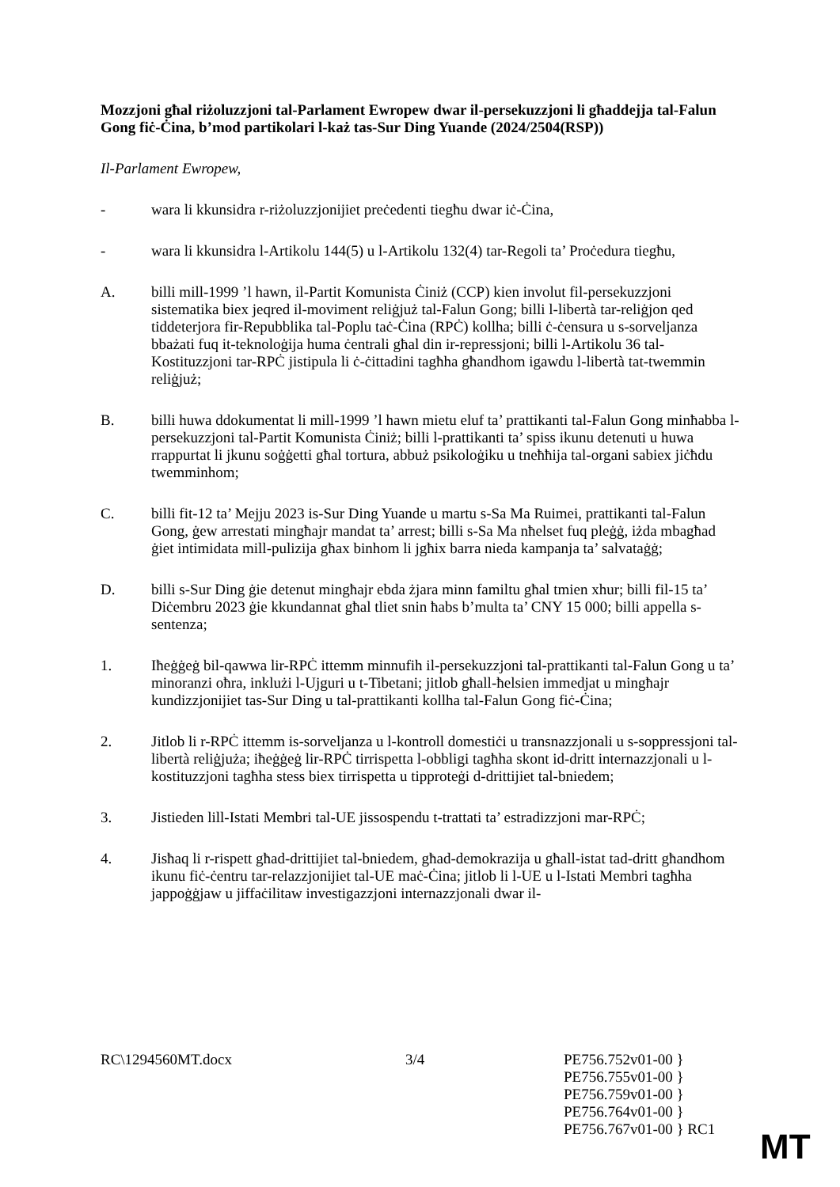Mozzjoni għal riżoluzzjoni tal-Parlament Ewropew dwar il-persekuzzjoni li għaddejja tal-Falun Gong fiċ-Ċina, b’mod partikolari l-każ tas-Sur Ding Yuande (2024/2504(RSP))
Il-Parlament Ewropew,
- wara li kkunsidra r-riżoluzzjonijiet preċedenti tiegħu dwar iċ-Ċina,
- wara li kkunsidra l-Artikolu 144(5) u l-Artikolu 132(4) tar-Regoli ta’ Proċedura tiegħu,
A. billi mill-1999 ’l hawn, il-Partit Komunista Ċiniż (CCP) kien involut fil-persekuzzjoni sistematika biex jeqred il-moviment reliġjuż tal-Falun Gong; billi l-libertà tar-reliġjon qed tiddeterjora fir-Repubblika tal-Poplu taċ-Ċina (RPĊ) kollha; billi ċ-ċensura u s-sorveljanza bbażati fuq it-teknoloġija huma ċentrali għal din ir-repressjoni; billi l-Artikolu 36 tal-Kostituzzjoni tar-RPĊ jistipula li ċ-ċittadini tagħha għandhom igawdu l-libertà tat-twemmin reliġjuż;
B. billi huwa ddokumentat li mill-1999 ’l hawn mietu eluf ta’ prattikanti tal-Falun Gong minħabba l-persekuzzjoni tal-Partit Komunista Ċiniż; billi l-prattikanti ta’ spiss ikunu detenuti u huwa rrappurtat li jkunu soġġetti għal tortura, abbuż psikoloġiku u tneħħija tal-organi sabiex jiċħdu twemminhom;
C. billi fit-12 ta’ Mejju 2023 is-Sur Ding Yuande u martu s-Sa Ma Ruimei, prattikanti tal-Falun Gong, ġew arrestati mingħajr mandat ta’ arrest; billi s-Sa Ma nħelset fuq pleġġ, iżda mbagħad ġiet intimidata mill-pulizija għax binhom li jgħix barra nieda kampanja ta’ salvataġġ;
D. billi s-Sur Ding ġie detenut mingħajr ebda żjara minn familtu għal tmien xhur; billi fil-15 ta’ Diċembru 2023 ġie kkundannat għal tliet snin ħabs b’multa ta’ CNY 15 000; billi appella s-sentenza;
1. Iħeġġeġ bil-qawwa lir-RPĊ ittemm minnufih il-persekuzzjoni tal-prattikanti tal-Falun Gong u ta’ minoranzi oħra, inklużi l-Ujguri u t-Tibetani; jitlob għall-ħelsien immedjat u mingħajr kundizzjonijiet tas-Sur Ding u tal-prattikanti kollha tal-Falun Gong fiċ-Ċina;
2. Jitlob li r-RPĊ ittemm is-sorveljanza u l-kontroll domestiċi u transnazzjonali u s-soppressjoni tal-libertà reliġjuża; iħeġġeġ lir-RPĊ tirrispetta l-obbligi tagħha skont id-dritt internazzjonali u l-kostituzzjoni tagħha stess biex tirrispetta u tipproteġi d-drittijiet tal-bniedem;
3. Jistieden lill-Istati Membri tal-UE jissospendu t-trattati ta’ estradizzjoni mar-RPĊ;
4. Jisħaq li r-rispett għad-drittijiet tal-bniedem, għad-demokrazija u għall-istat tad-dritt għandhom ikunu fiċ-ċentru tar-relazzjonijiet tal-UE maċ-Ċina; jitlob li l-UE u l-Istati Membri tagħha jappoġġjaw u jiffaċilitaw investigazzjoni internazzjonali dwar il-
RC\1294560MT.docx 3/4 PE756.752v01-00 }
PE756.755v01-00 }
PE756.759v01-00 }
PE756.764v01-00 }
PE756.767v01-00 } RC1
MT